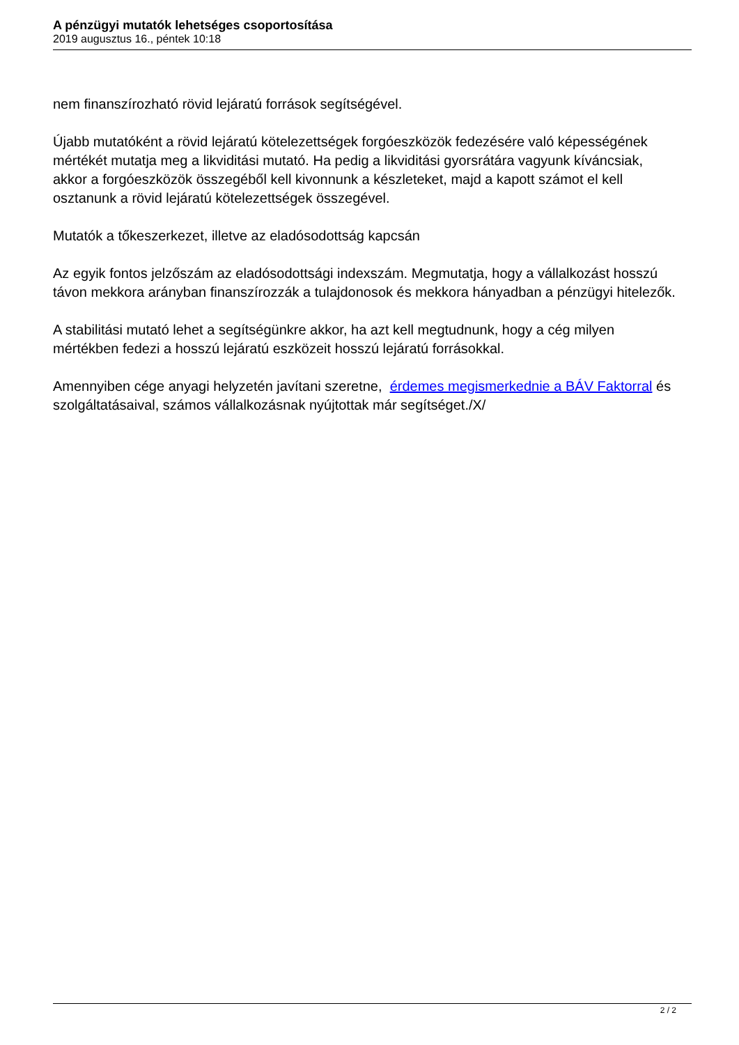A pénzügyi mutatók lehetséges csoportosítása
2019 augusztus 16., péntek 10:18
nem finanszírozható rövid lejáratú források segítségével.
Újabb mutatóként a rövid lejáratú kötelezettségek forgóeszközök fedezésére való képességének mértékét mutatja meg a likviditási mutató. Ha pedig a likviditási gyorsrátára vagyunk kíváncsiak, akkor a forgóeszközök összegéből kell kivonnunk a készleteket, majd a kapott számot el kell osztanunk a rövid lejáratú kötelezettségek összegével.
Mutatók a tőkeszerkezet, illetve az eladósodottság kapcsán
Az egyik fontos jelzőszám az eladósodottsági indexszám. Megmutatja, hogy a vállalkozást hosszú távon mekkora arányban finanszírozzák a tulajdonosok és mekkora hányadban a pénzügyi hitelezők.
A stabilitási mutató lehet a segítségünkre akkor, ha azt kell megtudnunk, hogy a cég milyen mértékben fedezi a hosszú lejáratú eszközeit hosszú lejáratú forrásokkal.
Amennyiben cége anyagi helyzetén javítani szeretne, érdemes megismerkednie a BÁV Faktorral és szolgáltatásaival, számos vállalkozásnak nyújtottak már segítséget./X/
2 / 2